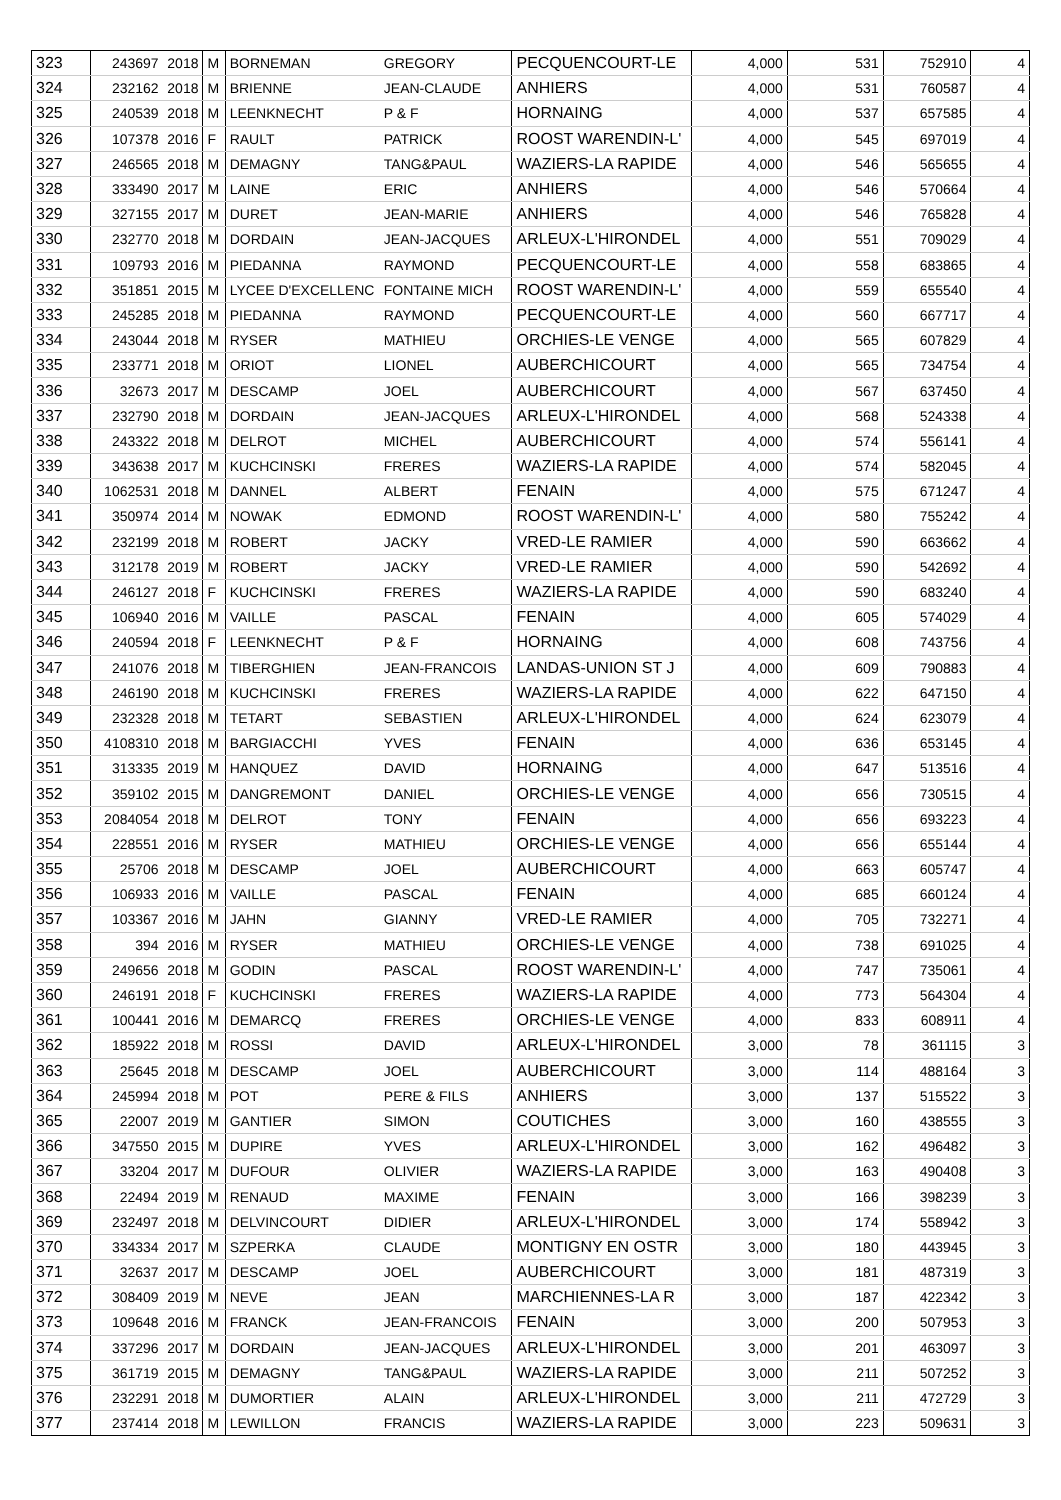| 323 | 243697 | 2018 | M | BORNEMAN | GREGORY | PECQUENCOURT-LE | 4,000 | 531 | 752910 | 4 |
| 324 | 232162 | 2018 | M | BRIENNE | JEAN-CLAUDE | ANHIERS | 4,000 | 531 | 760587 | 4 |
| 325 | 240539 | 2018 | M | LEENKNECHT | P & F | HORNAING | 4,000 | 537 | 657585 | 4 |
| 326 | 107378 | 2016 | F | RAULT | PATRICK | ROOST WARENDIN-L' | 4,000 | 545 | 697019 | 4 |
| 327 | 246565 | 2018 | M | DEMAGNY | TANG&PAUL | WAZIERS-LA RAPIDE | 4,000 | 546 | 565655 | 4 |
| 328 | 333490 | 2017 | M | LAINE | ERIC | ANHIERS | 4,000 | 546 | 570664 | 4 |
| 329 | 327155 | 2017 | M | DURET | JEAN-MARIE | ANHIERS | 4,000 | 546 | 765828 | 4 |
| 330 | 232770 | 2018 | M | DORDAIN | JEAN-JACQUES | ARLEUX-L'HIRONDEL | 4,000 | 551 | 709029 | 4 |
| 331 | 109793 | 2016 | M | PIEDANNA | RAYMOND | PECQUENCOURT-LE | 4,000 | 558 | 683865 | 4 |
| 332 | 351851 | 2015 | M | LYCEE D'EXCELLENC | FONTAINE MICH | ROOST WARENDIN-L' | 4,000 | 559 | 655540 | 4 |
| 333 | 245285 | 2018 | M | PIEDANNA | RAYMOND | PECQUENCOURT-LE | 4,000 | 560 | 667717 | 4 |
| 334 | 243044 | 2018 | M | RYSER | MATHIEU | ORCHIES-LE VENGE | 4,000 | 565 | 607829 | 4 |
| 335 | 233771 | 2018 | M | ORIOT | LIONEL | AUBERCHICOURT | 4,000 | 565 | 734754 | 4 |
| 336 | 32673 | 2017 | M | DESCAMP | JOEL | AUBERCHICOURT | 4,000 | 567 | 637450 | 4 |
| 337 | 232790 | 2018 | M | DORDAIN | JEAN-JACQUES | ARLEUX-L'HIRONDEL | 4,000 | 568 | 524338 | 4 |
| 338 | 243322 | 2018 | M | DELROT | MICHEL | AUBERCHICOURT | 4,000 | 574 | 556141 | 4 |
| 339 | 343638 | 2017 | M | KUCHCINSKI | FRERES | WAZIERS-LA RAPIDE | 4,000 | 574 | 582045 | 4 |
| 340 | 1062531 | 2018 | M | DANNEL | ALBERT | FENAIN | 4,000 | 575 | 671247 | 4 |
| 341 | 350974 | 2014 | M | NOWAK | EDMOND | ROOST WARENDIN-L' | 4,000 | 580 | 755242 | 4 |
| 342 | 232199 | 2018 | M | ROBERT | JACKY | VRED-LE RAMIER | 4,000 | 590 | 663662 | 4 |
| 343 | 312178 | 2019 | M | ROBERT | JACKY | VRED-LE RAMIER | 4,000 | 590 | 542692 | 4 |
| 344 | 246127 | 2018 | F | KUCHCINSKI | FRERES | WAZIERS-LA RAPIDE | 4,000 | 590 | 683240 | 4 |
| 345 | 106940 | 2016 | M | VAILLE | PASCAL | FENAIN | 4,000 | 605 | 574029 | 4 |
| 346 | 240594 | 2018 | F | LEENKNECHT | P & F | HORNAING | 4,000 | 608 | 743756 | 4 |
| 347 | 241076 | 2018 | M | TIBERGHIEN | JEAN-FRANCOIS | LANDAS-UNION ST J | 4,000 | 609 | 790883 | 4 |
| 348 | 246190 | 2018 | M | KUCHCINSKI | FRERES | WAZIERS-LA RAPIDE | 4,000 | 622 | 647150 | 4 |
| 349 | 232328 | 2018 | M | TETART | SEBASTIEN | ARLEUX-L'HIRONDEL | 4,000 | 624 | 623079 | 4 |
| 350 | 4108310 | 2018 | M | BARGIACCHI | YVES | FENAIN | 4,000 | 636 | 653145 | 4 |
| 351 | 313335 | 2019 | M | HANQUEZ | DAVID | HORNAING | 4,000 | 647 | 513516 | 4 |
| 352 | 359102 | 2015 | M | DANGREMONT | DANIEL | ORCHIES-LE VENGE | 4,000 | 656 | 730515 | 4 |
| 353 | 2084054 | 2018 | M | DELROT | TONY | FENAIN | 4,000 | 656 | 693223 | 4 |
| 354 | 228551 | 2016 | M | RYSER | MATHIEU | ORCHIES-LE VENGE | 4,000 | 656 | 655144 | 4 |
| 355 | 25706 | 2018 | M | DESCAMP | JOEL | AUBERCHICOURT | 4,000 | 663 | 605747 | 4 |
| 356 | 106933 | 2016 | M | VAILLE | PASCAL | FENAIN | 4,000 | 685 | 660124 | 4 |
| 357 | 103367 | 2016 | M | JAHN | GIANNY | VRED-LE RAMIER | 4,000 | 705 | 732271 | 4 |
| 358 | 394 | 2016 | M | RYSER | MATHIEU | ORCHIES-LE VENGE | 4,000 | 738 | 691025 | 4 |
| 359 | 249656 | 2018 | M | GODIN | PASCAL | ROOST WARENDIN-L' | 4,000 | 747 | 735061 | 4 |
| 360 | 246191 | 2018 | F | KUCHCINSKI | FRERES | WAZIERS-LA RAPIDE | 4,000 | 773 | 564304 | 4 |
| 361 | 100441 | 2016 | M | DEMARCQ | FRERES | ORCHIES-LE VENGE | 4,000 | 833 | 608911 | 4 |
| 362 | 185922 | 2018 | M | ROSSI | DAVID | ARLEUX-L'HIRONDEL | 3,000 | 78 | 361115 | 3 |
| 363 | 25645 | 2018 | M | DESCAMP | JOEL | AUBERCHICOURT | 3,000 | 114 | 488164 | 3 |
| 364 | 245994 | 2018 | M | POT | PERE & FILS | ANHIERS | 3,000 | 137 | 515522 | 3 |
| 365 | 22007 | 2019 | M | GANTIER | SIMON | COUTICHES | 3,000 | 160 | 438555 | 3 |
| 366 | 347550 | 2015 | M | DUPIRE | YVES | ARLEUX-L'HIRONDEL | 3,000 | 162 | 496482 | 3 |
| 367 | 33204 | 2017 | M | DUFOUR | OLIVIER | WAZIERS-LA RAPIDE | 3,000 | 163 | 490408 | 3 |
| 368 | 22494 | 2019 | M | RENAUD | MAXIME | FENAIN | 3,000 | 166 | 398239 | 3 |
| 369 | 232497 | 2018 | M | DELVINCOURT | DIDIER | ARLEUX-L'HIRONDEL | 3,000 | 174 | 558942 | 3 |
| 370 | 334334 | 2017 | M | SZPERKA | CLAUDE | MONTIGNY EN OSTR | 3,000 | 180 | 443945 | 3 |
| 371 | 32637 | 2017 | M | DESCAMP | JOEL | AUBERCHICOURT | 3,000 | 181 | 487319 | 3 |
| 372 | 308409 | 2019 | M | NEVE | JEAN | MARCHIENNES-LA R | 3,000 | 187 | 422342 | 3 |
| 373 | 109648 | 2016 | M | FRANCK | JEAN-FRANCOIS | FENAIN | 3,000 | 200 | 507953 | 3 |
| 374 | 337296 | 2017 | M | DORDAIN | JEAN-JACQUES | ARLEUX-L'HIRONDEL | 3,000 | 201 | 463097 | 3 |
| 375 | 361719 | 2015 | M | DEMAGNY | TANG&PAUL | WAZIERS-LA RAPIDE | 3,000 | 211 | 507252 | 3 |
| 376 | 232291 | 2018 | M | DUMORTIER | ALAIN | ARLEUX-L'HIRONDEL | 3,000 | 211 | 472729 | 3 |
| 377 | 237414 | 2018 | M | LEWILLON | FRANCIS | WAZIERS-LA RAPIDE | 3,000 | 223 | 509631 | 3 |